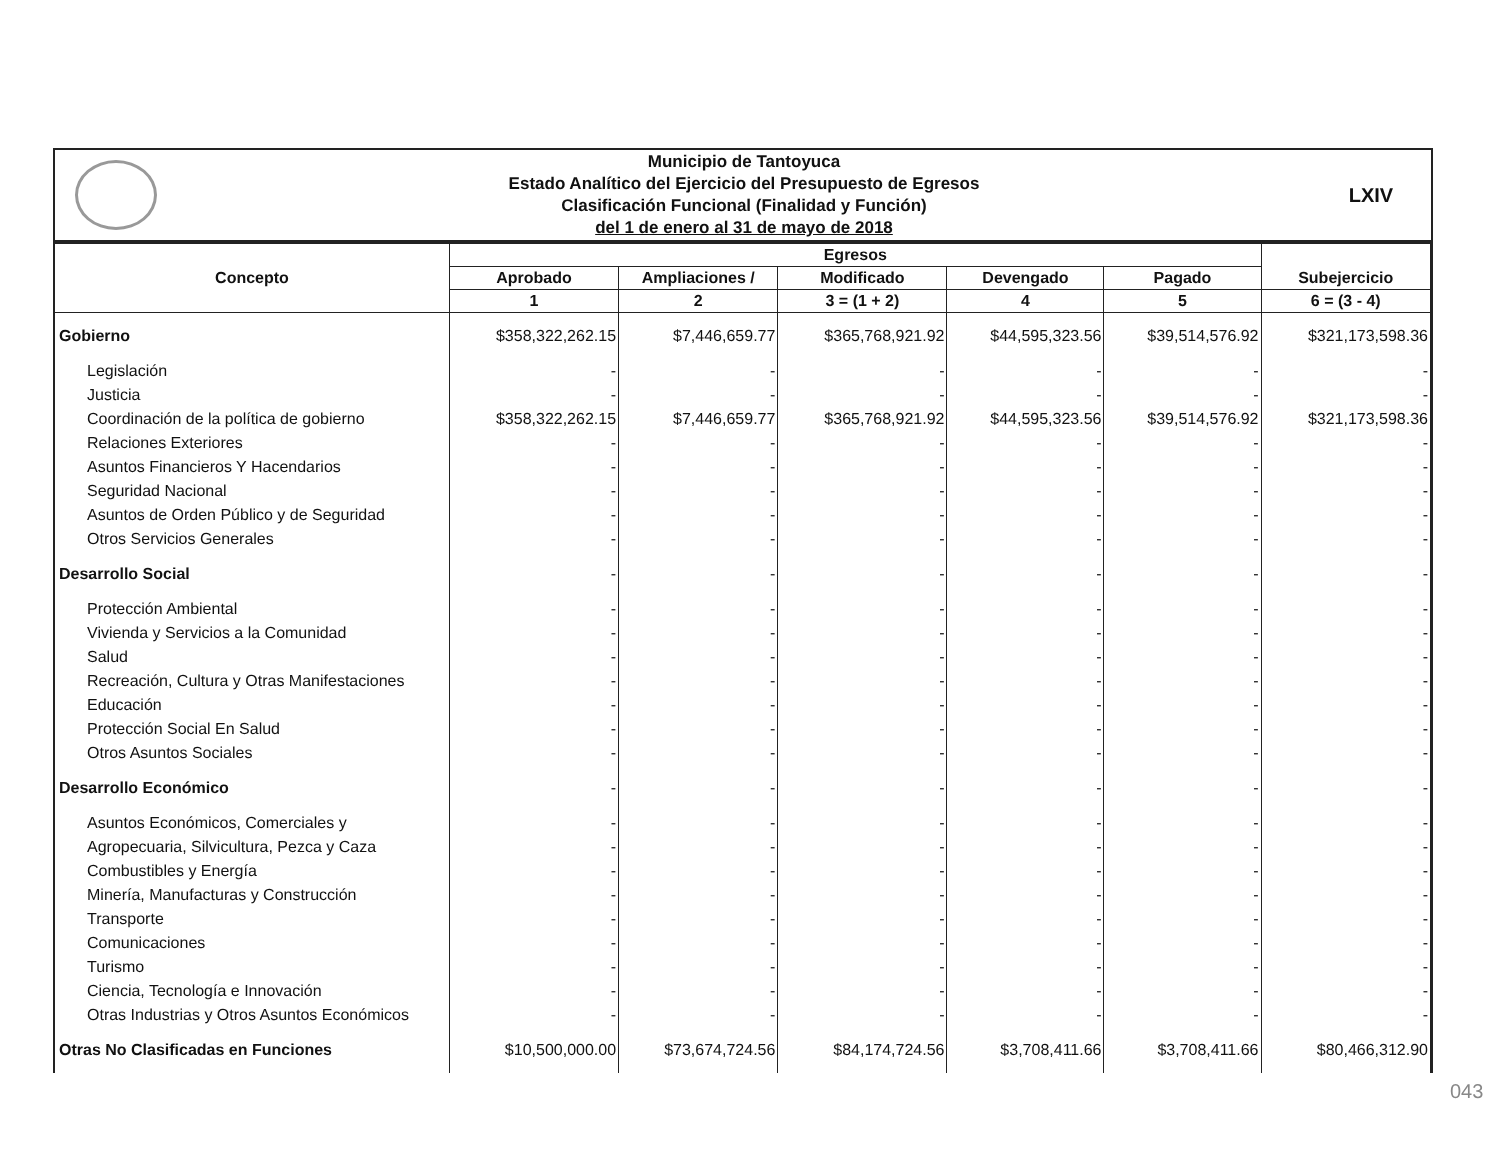Municipio de Tantoyuca
Estado Analítico del Ejercicio del Presupuesto de Egresos
Clasificación Funcional (Finalidad y Función)
del 1 de enero al 31 de mayo de 2018
LXIV
| Concepto | Egresos | | | | | Subejercicio |
| --- | --- | --- | --- | --- | --- | --- |
| | Aprobado | Ampliaciones / | Modificado | Devengado | Pagado | |
| | 1 | 2 | 3 = (1 + 2) | 4 | 5 | 6 = (3 - 4) |
| Gobierno | $358,322,262.15 | $7,446,659.77 | $365,768,921.92 | $44,595,323.56 | $39,514,576.92 | $321,173,598.36 |
| Legislación | - | - | - | - | - | - |
| Justicia | - | - | - | - | - | - |
| Coordinación de la política de gobierno | $358,322,262.15 | $7,446,659.77 | $365,768,921.92 | $44,595,323.56 | $39,514,576.92 | $321,173,598.36 |
| Relaciones Exteriores | - | - | - | - | - | - |
| Asuntos Financieros Y Hacendarios | - | - | - | - | - | - |
| Seguridad Nacional | - | - | - | - | - | - |
| Asuntos de Orden Público y de Seguridad | - | - | - | - | - | - |
| Otros Servicios Generales | - | - | - | - | - | - |
| Desarrollo Social | - | - | - | - | - | - |
| Protección Ambiental | - | - | - | - | - | - |
| Vivienda y Servicios a la Comunidad | - | - | - | - | - | - |
| Salud | - | - | - | - | - | - |
| Recreación, Cultura y Otras Manifestaciones | - | - | - | - | - | - |
| Educación | - | - | - | - | - | - |
| Protección Social En Salud | - | - | - | - | - | - |
| Otros Asuntos Sociales | - | - | - | - | - | - |
| Desarrollo Económico | - | - | - | - | - | - |
| Asuntos Económicos, Comerciales y | - | - | - | - | - | - |
| Agropecuaria, Silvicultura, Pezca y Caza | - | - | - | - | - | - |
| Combustibles y Energía | - | - | - | - | - | - |
| Minería, Manufacturas y Construcción | - | - | - | - | - | - |
| Transporte | - | - | - | - | - | - |
| Comunicaciones | - | - | - | - | - | - |
| Turismo | - | - | - | - | - | - |
| Ciencia, Tecnología e Innovación | - | - | - | - | - | - |
| Otras Industrias y Otros Asuntos Económicos | - | - | - | - | - | - |
| Otras No Clasificadas en Funciones | $10,500,000.00 | $73,674,724.56 | $84,174,724.56 | $3,708,411.66 | $3,708,411.66 | $80,466,312.90 |
043